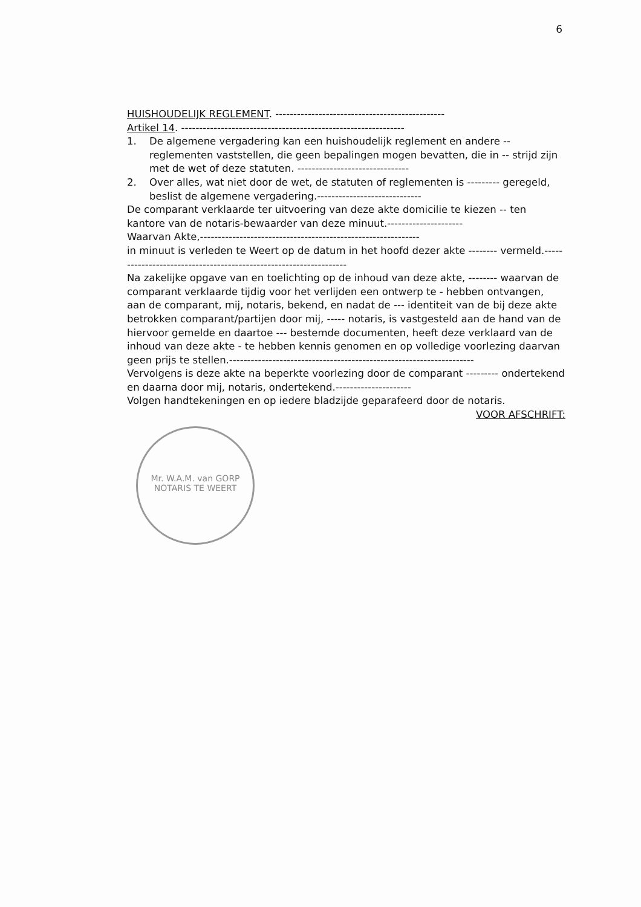6
HUISHOUDELIJK REGLEMENT. -----------------------------------------------
Artikel 14. --------------------------------------------------------------
1. De algemene vergadering kan een huishoudelijk reglement en andere -- reglementen vaststellen, die geen bepalingen mogen bevatten, die in -- strijd zijn met de wet of deze statuten. -------------------------------
2. Over alles, wat niet door de wet, de statuten of reglementen is --------- geregeld, beslist de algemene vergadering.-----------------------------
De comparant verklaarde ter uitvoering van deze akte domicilie te kiezen -- ten kantore van de notaris-bewaarder van deze minuut.---------------------
Waarvan Akte,-------------------------------------------------------------
in minuut is verleden te Weert op de datum in het hoofd dezer akte -------- vermeld.------------------------------------------------------------------
Na zakelijke opgave van en toelichting op de inhoud van deze akte, -------- waarvan de comparant verklaarde tijdig voor het verlijden een ontwerp te - hebben ontvangen, aan de comparant, mij, notaris, bekend, en nadat de --- identiteit van de bij deze akte betrokken comparant/partijen door mij, ----- notaris, is vastgesteld aan de hand van de hiervoor gemelde en daartoe --- bestemde documenten, heeft deze verklaard van de inhoud van deze akte - te hebben kennis genomen en op volledige voorlezing daarvan geen prijs te stellen.--------------------------------------------------------------------
Vervolgens is deze akte na beperkte voorlezing door de comparant --------- ondertekend en daarna door mij, notaris, ondertekend.---------------------
Volgen handtekeningen en op iedere bladzijde geparafeerd door de notaris.
VOOR AFSCHRIFT:
Mr. W.A.M. van GORP
NOTARIS TE WEERT